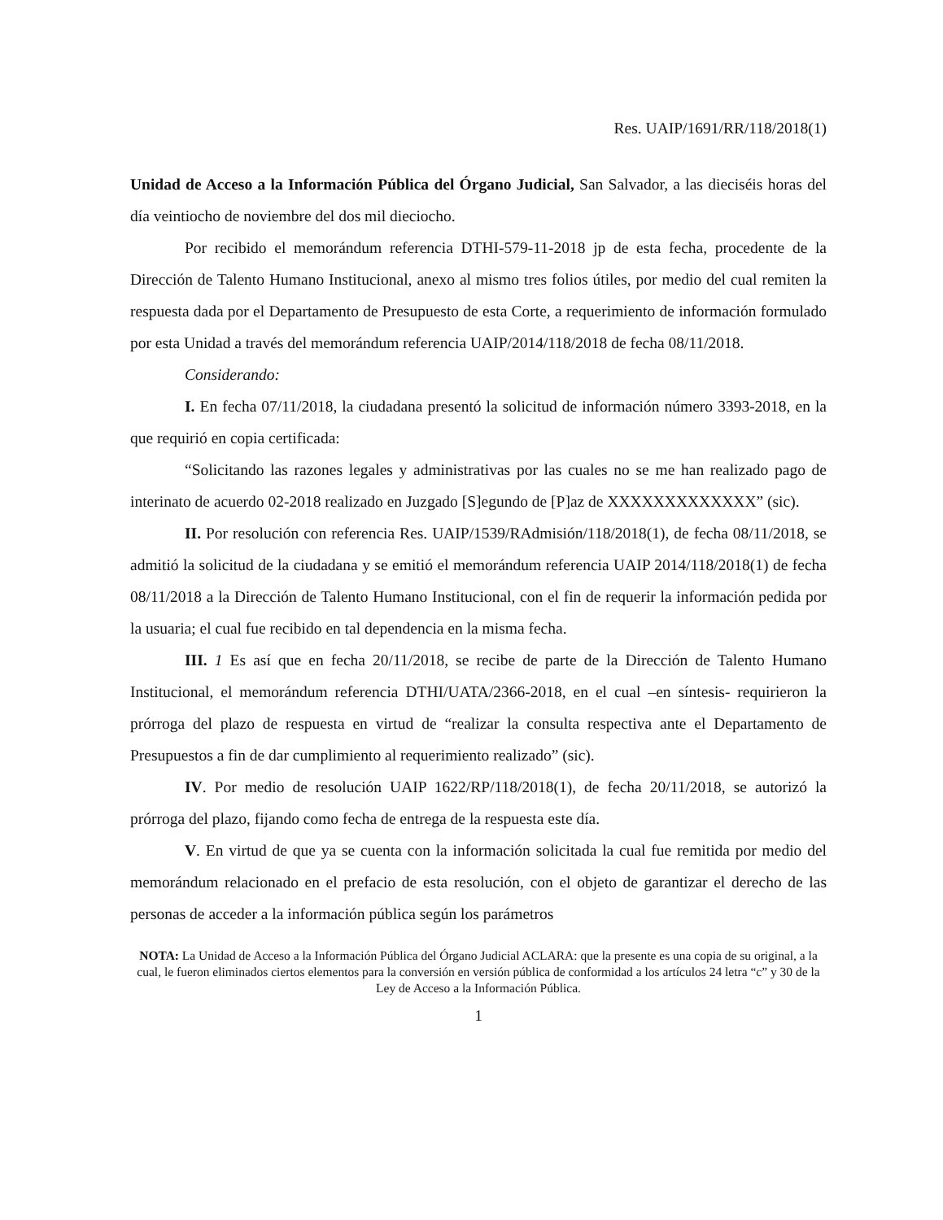Res. UAIP/1691/RR/118/2018(1)
Unidad de Acceso a la Información Pública del Órgano Judicial, San Salvador, a las dieciséis horas del día veintiocho de noviembre del dos mil dieciocho.
Por recibido el memorándum referencia DTHI-579-11-2018 jp de esta fecha, procedente de la Dirección de Talento Humano Institucional, anexo al mismo tres folios útiles, por medio del cual remiten la respuesta dada por el Departamento de Presupuesto de esta Corte, a requerimiento de información formulado por esta Unidad a través del memorándum referencia UAIP/2014/118/2018 de fecha 08/11/2018.
Considerando:
I. En fecha 07/11/2018, la ciudadana presentó la solicitud de información número 3393-2018, en la que requirió en copia certificada:
“Solicitando las razones legales y administrativas por las cuales no se me han realizado pago de interinato de acuerdo 02-2018 realizado en Juzgado [S]egundo de [P]az de XXXXXXXXXXXXX” (sic).
II. Por resolución con referencia Res. UAIP/1539/RAdmisión/118/2018(1), de fecha 08/11/2018, se admitió la solicitud de la ciudadana y se emitió el memorándum referencia UAIP 2014/118/2018(1) de fecha 08/11/2018 a la Dirección de Talento Humano Institucional, con el fin de requerir la información pedida por la usuaria; el cual fue recibido en tal dependencia en la misma fecha.
III. 1 Es así que en fecha 20/11/2018, se recibe de parte de la Dirección de Talento Humano Institucional, el memorándum referencia DTHI/UATA/2366-2018, en el cual –en síntesis- requirieron la prórroga del plazo de respuesta en virtud de “realizar la consulta respectiva ante el Departamento de Presupuestos a fin de dar cumplimiento al requerimiento realizado” (sic).
IV. Por medio de resolución UAIP 1622/RP/118/2018(1), de fecha 20/11/2018, se autorizó la prórroga del plazo, fijando como fecha de entrega de la respuesta este día.
V. En virtud de que ya se cuenta con la información solicitada la cual fue remitida por medio del memorándum relacionado en el prefacio de esta resolución, con el objeto de garantizar el derecho de las personas de acceder a la información pública según los parámetros
NOTA: La Unidad de Acceso a la Información Pública del Órgano Judicial ACLARA: que la presente es una copia de su original, a la cual, le fueron eliminados ciertos elementos para la conversión en versión pública de conformidad a los artículos 24 letra “c” y 30 de la Ley de Acceso a la Información Pública.
1